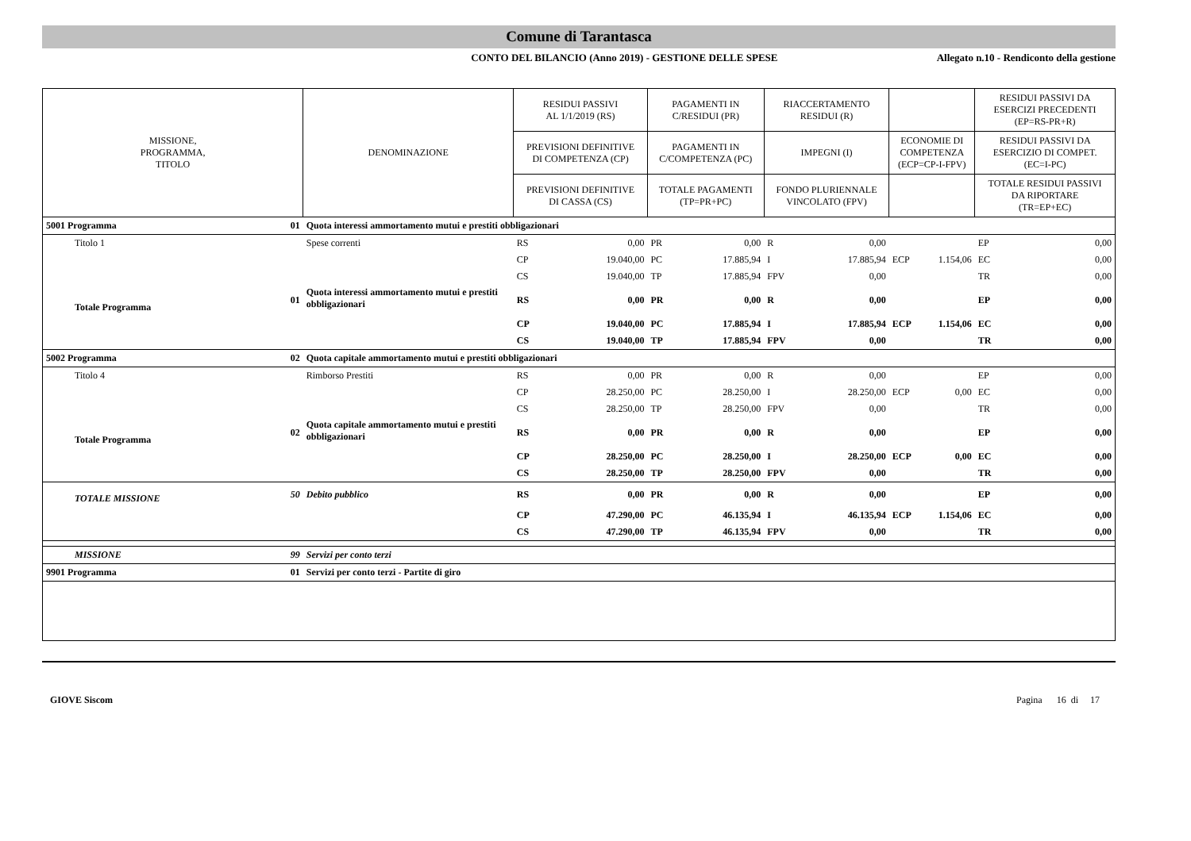Comune di Tarantasca
CONTO DEL BILANCIO (Anno 2019) - GESTIONE DELLE SPESE
Allegato n.10 - Rendiconto della gestione
| MISSIONE, PROGRAMMA, TITOLO | | DENOMINAZIONE | RESIDUI PASSIVI AL 1/1/2019 (RS) | | PAGAMENTI IN C/RESIDUI (PR) | | RIACCERTAMENTO RESIDUI (R) | | | | RESIDUI PASSIVI DA ESERCIZI PRECEDENTI (EP=RS-PR+R) | |
| --- | --- | --- | --- | --- | --- | --- | --- | --- | --- | --- | --- | --- |
| | | | PREVISIONI DEFINITIVE DI COMPETENZA (CP) | | PAGAMENTI IN C/COMPETENZA (PC) | | IMPEGNI (I) | | ECONOMIE DI COMPETENZA (ECP=CP-I-FPV) | | RESIDUI PASSIVI DA ESERCIZIO DI COMPET. (EC=I-PC) | |
| | | | PREVISIONI DEFINITIVE DI CASSA (CS) | | TOTALE PAGAMENTI (TP=PR+PC) | | FONDO PLURIENNALE VINCOLATO (FPV) | | | | TOTALE RESIDUI PASSIVI DA RIPORTARE (TR=EP+EC) | |
| 5001 Programma | 01 | Quota interessi ammortamento mutui e prestiti obbligazionari | | | | | | | | | | |
| Titolo 1 | | Spese correnti | RS | 0,00 | PR | 0,00 | R | 0,00 | | | EP | 0,00 |
| | | | CP | 19.040,00 | PC | 17.885,94 | I | 17.885,94 | ECP | 1.154,06 | EC | 0,00 |
| | | | CS | 19.040,00 | TP | 17.885,94 | FPV | 0,00 | | | TR | 0,00 |
| Totale Programma | 01 | Quota interessi ammortamento mutui e prestiti obbligazionari | RS | 0,00 | PR | 0,00 | R | 0,00 | | | EP | 0,00 |
| | | | CP | 19.040,00 | PC | 17.885,94 | I | 17.885,94 | ECP | 1.154,06 | EC | 0,00 |
| | | | CS | 19.040,00 | TP | 17.885,94 | FPV | 0,00 | | | TR | 0,00 |
| 5002 Programma | 02 | Quota capitale ammortamento mutui e prestiti obbligazionari | | | | | | | | | | |
| Titolo 4 | | Rimborso Prestiti | RS | 0,00 | PR | 0,00 | R | 0,00 | | | EP | 0,00 |
| | | | CP | 28.250,00 | PC | 28.250,00 | I | 28.250,00 | ECP | 0,00 | EC | 0,00 |
| | | | CS | 28.250,00 | TP | 28.250,00 | FPV | 0,00 | | | TR | 0,00 |
| Totale Programma | 02 | Quota capitale ammortamento mutui e prestiti obbligazionari | RS | 0,00 | PR | 0,00 | R | 0,00 | | | EP | 0,00 |
| | | | CP | 28.250,00 | PC | 28.250,00 | I | 28.250,00 | ECP | 0,00 | EC | 0,00 |
| | | | CS | 28.250,00 | TP | 28.250,00 | FPV | 0,00 | | | TR | 0,00 |
| TOTALE MISSIONE | 50 | Debito pubblico | RS | 0,00 | PR | 0,00 | R | 0,00 | | | EP | 0,00 |
| | | | CP | 47.290,00 | PC | 46.135,94 | I | 46.135,94 | ECP | 1.154,06 | EC | 0,00 |
| | | | CS | 47.290,00 | TP | 46.135,94 | FPV | 0,00 | | | TR | 0,00 |
| MISSIONE | 99 | Servizi per conto terzi | | | | | | | | | | |
| 9901 Programma | 01 | Servizi per conto terzi - Partite di giro | | | | | | | | | | |
GIOVE Siscom Pagina 16 di 17